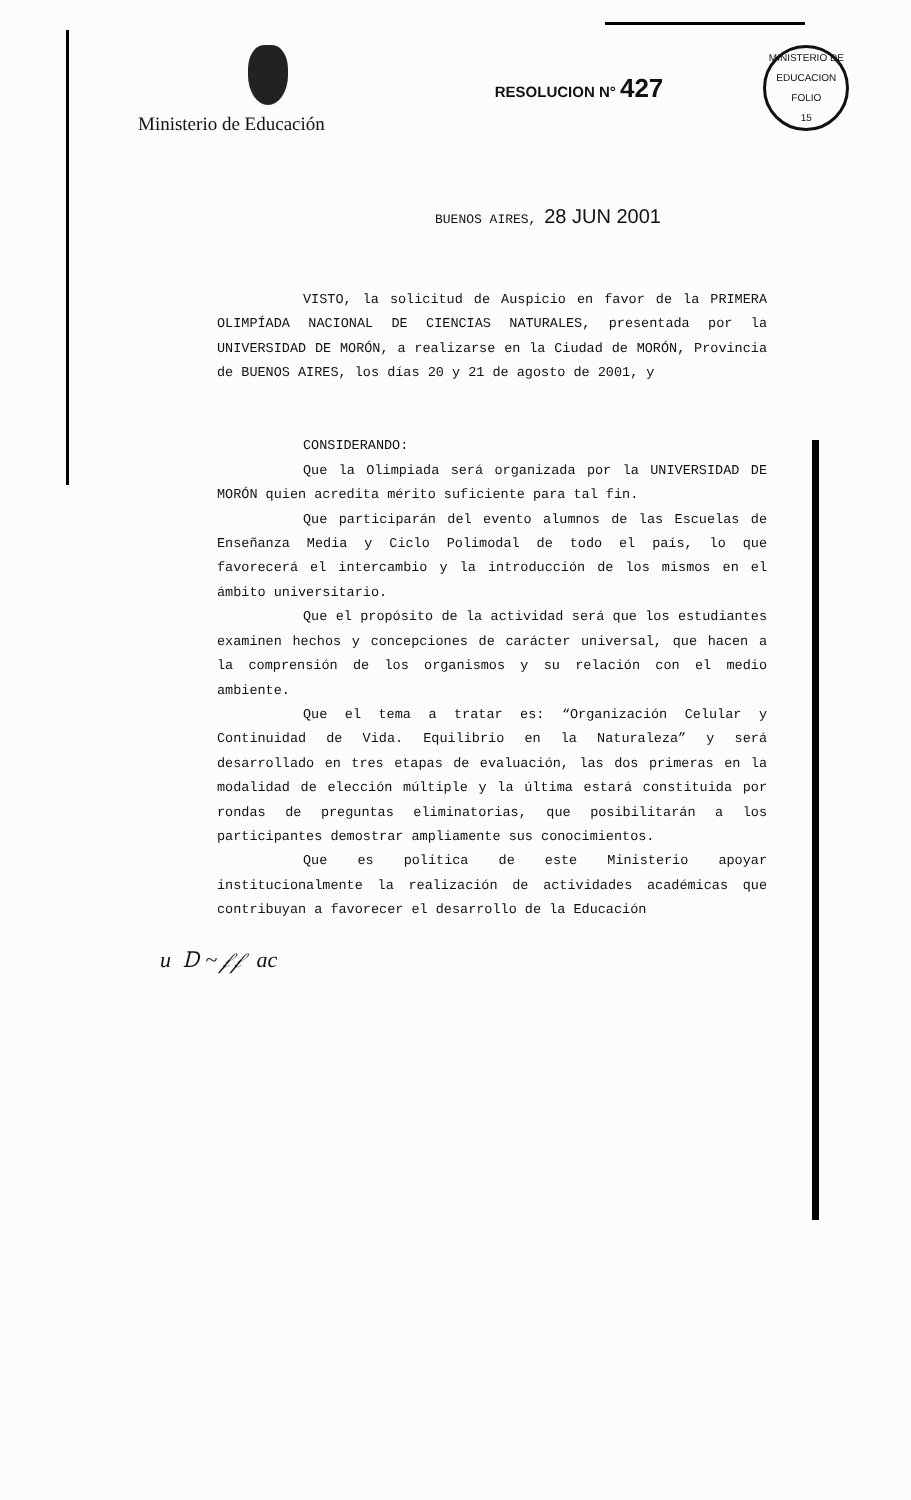Ministerio de Educación
RESOLUCION N° 427
MINISTERIO DE EDUCACION
FOLIO
15
BUENOS AIRES, 28 JUN 2001
VISTO, la solicitud de Auspicio en favor de la PRIMERA OLIMPÍADA NACIONAL DE CIENCIAS NATURALES, presentada por la UNIVERSIDAD DE MORÓN, a realizarse en la Ciudad de MORÓN, Provincia de BUENOS AIRES, los días 20 y 21 de agosto de 2001, y
CONSIDERANDO:
Que la Olimpiada será organizada por la UNIVERSIDAD DE MORÓN quien acredita mérito suficiente para tal fin.
Que participarán del evento alumnos de las Escuelas de Enseñanza Media y Ciclo Polimodal de todo el país, lo que favorecerá el intercambio y la introducción de los mismos en el ámbito universitario.
Que el propósito de la actividad será que los estudiantes examinen hechos y concepciones de carácter universal, que hacen a la comprensión de los organismos y su relación con el medio ambiente.
Que el tema a tratar es: “Organización Celular y Continuidad de Vida. Equilibrio en la Naturaleza” y será desarrollado en tres etapas de evaluación, las dos primeras en la modalidad de elección múltiple y la última estará constituida por rondas de preguntas eliminatorias, que posibilitarán a los participantes demostrar ampliamente sus conocimientos.
Que es política de este Ministerio apoyar institucionalmente la realización de actividades académicas que contribuyan a favorecer el desarrollo de la Educación
u Ꭰ ~ 𝒻𝒻 ac